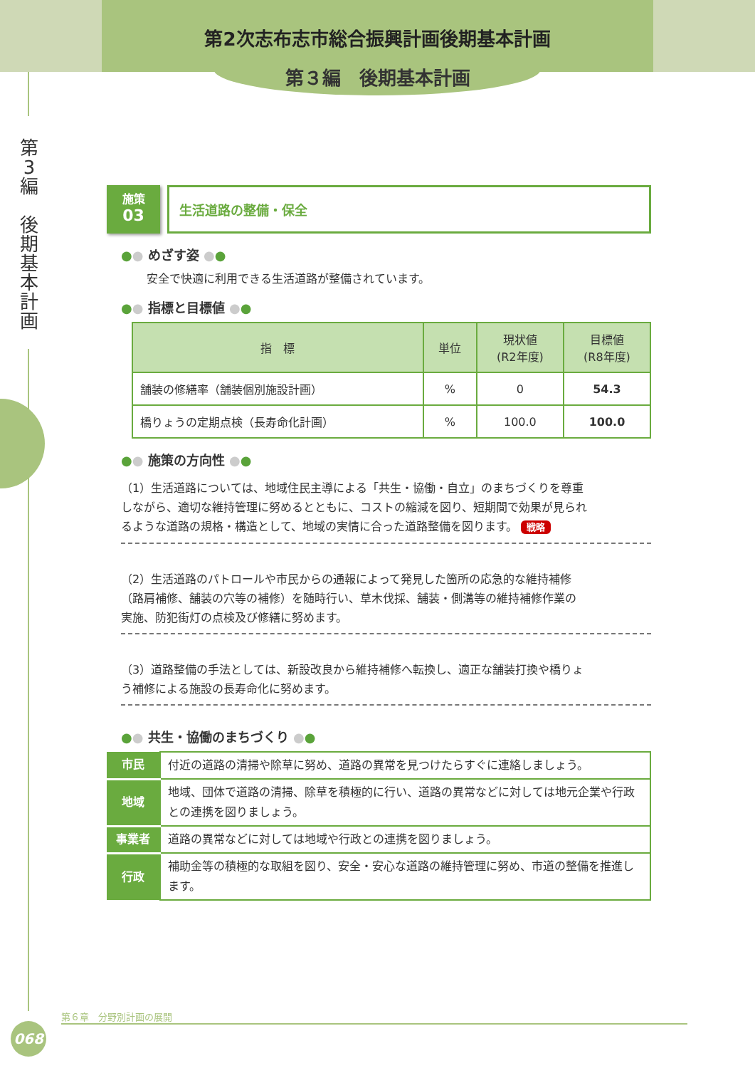第2次志布志市総合振興計画後期基本計画
第３編　後期基本計画
第
3
編
後
期
基
本
計
画
施策
03
生活道路の整備・保全
●● めざす姿 ●●
安全で快適に利用できる生活道路が整備されています。
●● 指標と目標値 ●●
| 指 標 | 単位 | 現状値 (R2年度) | 目標値 (R8年度) |
| --- | --- | --- | --- |
| 舗装の修繕率（舗装個別施設計画） | % | 0 | 54.3 |
| 橋りょうの定期点検（長寿命化計画） | % | 100.0 | 100.0 |
●● 施策の方向性 ●●
（1）生活道路については、地域住民主導による「共生・協働・自立」のまちづくりを尊重しながら、適切な維持管理に努めるとともに、コストの縮減を図り、短期間で効果が見られるような道路の規格・構造として、地域の実情に合った道路整備を図ります。 戦略
（2）生活道路のパトロールや市民からの通報によって発見した箇所の応急的な維持補修（路肩補修、舗装の穴等の補修）を随時行い、草木伐採、舗装・側溝等の維持補修作業の実施、防犯街灯の点検及び修繕に努めます。
（3）道路整備の手法としては、新設改良から維持補修へ転換し、適正な舗装打換や橋りょう補修による施設の長寿命化に努めます。
●● 共生・協働のまちづくり ●●
| 市民 | 付近の道路の清掃や除草に努め、道路の異常を見つけたらすぐに連絡しましょう。 |
| 地域 | 地域、団体で道路の清掃、除草を積極的に行い、道路の異常などに対しては地元企業や行政との連携を図りましょう。 |
| 事業者 | 道路の異常などに対しては地域や行政との連携を図りましょう。 |
| 行政 | 補助金等の積極的な取組を図り、安全・安心な道路の維持管理に努め、市道の整備を推進します。 |
第６章　分野別計画の展開
068